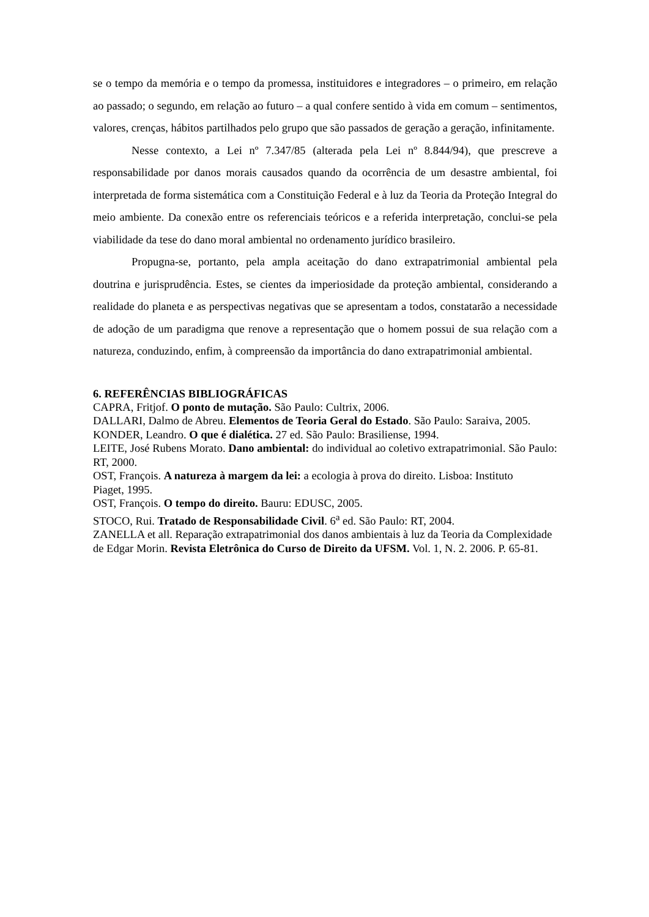se o tempo da memória e o tempo da promessa, instituidores e integradores – o primeiro, em relação ao passado; o segundo, em relação ao futuro – a qual confere sentido à vida em comum – sentimentos, valores, crenças, hábitos partilhados pelo grupo que são passados de geração a geração, infinitamente.
Nesse contexto, a Lei nº 7.347/85 (alterada pela Lei nº 8.844/94), que prescreve a responsabilidade por danos morais causados quando da ocorrência de um desastre ambiental, foi interpretada de forma sistemática com a Constituição Federal e à luz da Teoria da Proteção Integral do meio ambiente. Da conexão entre os referenciais teóricos e a referida interpretação, conclui-se pela viabilidade da tese do dano moral ambiental no ordenamento jurídico brasileiro.
Propugna-se, portanto, pela ampla aceitação do dano extrapatrimonial ambiental pela doutrina e jurisprudência. Estes, se cientes da imperiosidade da proteção ambiental, considerando a realidade do planeta e as perspectivas negativas que se apresentam a todos, constatarão a necessidade de adoção de um paradigma que renove a representação que o homem possui de sua relação com a natureza, conduzindo, enfim, à compreensão da importância do dano extrapatrimonial ambiental.
6. REFERÊNCIAS BIBLIOGRÁFICAS
CAPRA, Fritjof. O ponto de mutação. São Paulo: Cultrix, 2006.
DALLARI, Dalmo de Abreu. Elementos de Teoria Geral do Estado. São Paulo: Saraiva, 2005.
KONDER, Leandro. O que é dialética. 27 ed. São Paulo: Brasiliense, 1994.
LEITE, José Rubens Morato. Dano ambiental: do individual ao coletivo extrapatrimonial. São Paulo: RT, 2000.
OST, François. A natureza à margem da lei: a ecologia à prova do direito. Lisboa: Instituto
Piaget, 1995.
OST, François. O tempo do direito. Bauru: EDUSC, 2005.
STOCO, Rui. Tratado de Responsabilidade Civil. 6<sup>a</sup> ed. São Paulo: RT, 2004.
ZANELLA et all. Reparação extrapatrimonial dos danos ambientais à luz da Teoria da Complexidade de Edgar Morin. Revista Eletrônica do Curso de Direito da UFSM. Vol. 1, N. 2. 2006. P. 65-81.